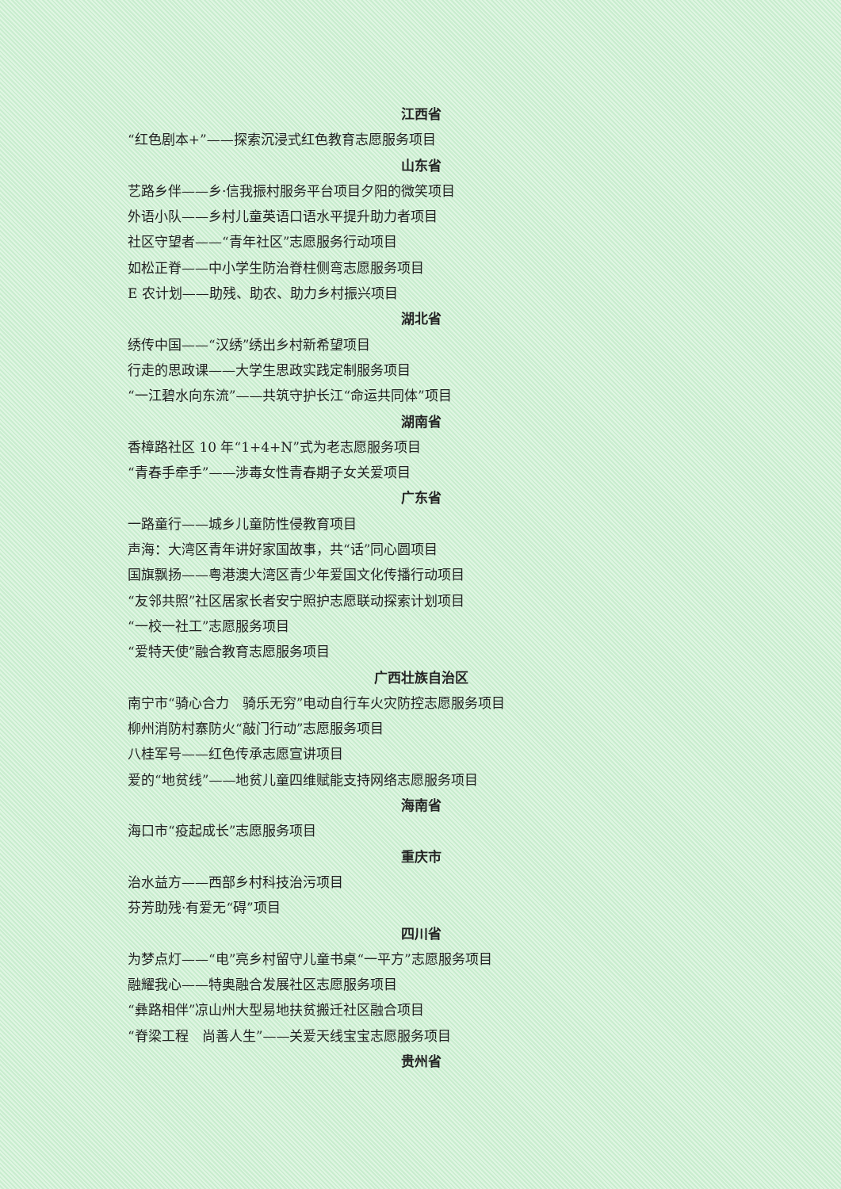江西省
“红色剧本+”——探索沉浸式红色教育志愿服务项目
山东省
艺路乡伴——乡·信我振村服务平台项目夕阳的微笑项目
外语小队——乡村儿童英语口语水平提升助力者项目
社区守望者——“青年社区”志愿服务行动项目
如松正脊——中小学生防治脊柱侧弯志愿服务项目
E 农计划——助残、助农、助力乡村振兴项目
湖北省
绣传中国——“汉绣”绣出乡村新希望项目
行走的思政课——大学生思政实践定制服务项目
“一江碧水向东流”——共筑守护长江“命运共同体”项目
湖南省
香樟路社区 10 年“1+4+N”式为老志愿服务项目
“青春手牵手”——涉毒女性青春期子女关爱项目
广东省
一路童行——城乡儿童防性侵教育项目
声海：大湾区青年讲好家国故事，共“话”同心圆项目
国旗飘扬——粤港澳大湾区青少年爱国文化传播行动项目
“友邻共照”社区居家长者安宁照护志愿联动探索计划项目
“一校一社工”志愿服务项目
“爱特天使”融合教育志愿服务项目
广西壮族自治区
南宁市“骑心合力　骑乐无穷”电动自行车火灾防控志愿服务项目
柳州消防村寨防火“敲门行动”志愿服务项目
八桂军号——红色传承志愿宣讲项目
爱的“地贫线”——地贫儿童四维赋能支持网络志愿服务项目
海南省
海口市“疫起成长”志愿服务项目
重庆市
治水益方——西部乡村科技治污项目
芬芳助残·有爱无“碍”项目
四川省
为梦点灯——“电”亮乡村留守儿童书桌“一平方”志愿服务项目
融耀我心——特奥融合发展社区志愿服务项目
“彝路相伴”凉山州大型易地扶贫搬迁社区融合项目
“脊梁工程　尚善人生”——关爱天线宝宝志愿服务项目
贵州省